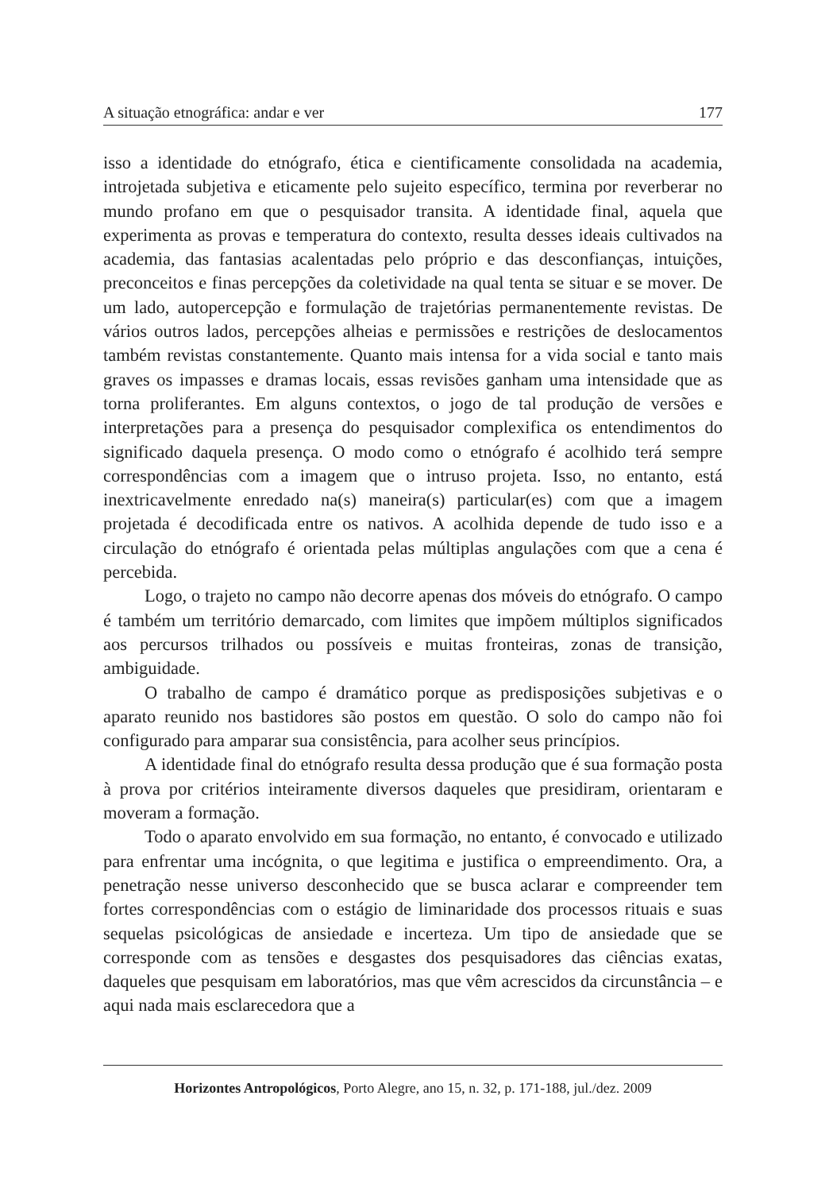A situação etnográfica: andar e ver 177
isso a identidade do etnógrafo, ética e cientificamente consolidada na academia, introjetada subjetiva e eticamente pelo sujeito específico, termina por reverberar no mundo profano em que o pesquisador transita. A identidade final, aquela que experimenta as provas e temperatura do contexto, resulta desses ideais cultivados na academia, das fantasias acalentadas pelo próprio e das desconfianças, intuições, preconceitos e finas percepções da coletividade na qual tenta se situar e se mover. De um lado, autopercepção e formulação de trajetórias permanentemente revistas. De vários outros lados, percepções alheias e permissões e restrições de deslocamentos também revistas constantemente. Quanto mais intensa for a vida social e tanto mais graves os impasses e dramas locais, essas revisões ganham uma intensidade que as torna proliferantes. Em alguns contextos, o jogo de tal produção de versões e interpretações para a presença do pesquisador complexifica os entendimentos do significado daquela presença. O modo como o etnógrafo é acolhido terá sempre correspondências com a imagem que o intruso projeta. Isso, no entanto, está inextricavelmente enredado na(s) maneira(s) particular(es) com que a imagem projetada é decodificada entre os nativos. A acolhida depende de tudo isso e a circulação do etnógrafo é orientada pelas múltiplas angulações com que a cena é percebida.
Logo, o trajeto no campo não decorre apenas dos móveis do etnógrafo. O campo é também um território demarcado, com limites que impõem múltiplos significados aos percursos trilhados ou possíveis e muitas fronteiras, zonas de transição, ambiguidade.
O trabalho de campo é dramático porque as predisposições subjetivas e o aparato reunido nos bastidores são postos em questão. O solo do campo não foi configurado para amparar sua consistência, para acolher seus princípios.
A identidade final do etnógrafo resulta dessa produção que é sua formação posta à prova por critérios inteiramente diversos daqueles que presidiram, orientaram e moveram a formação.
Todo o aparato envolvido em sua formação, no entanto, é convocado e utilizado para enfrentar uma incógnita, o que legitima e justifica o empreendimento. Ora, a penetração nesse universo desconhecido que se busca aclarar e compreender tem fortes correspondências com o estágio de liminaridade dos processos rituais e suas sequelas psicológicas de ansiedade e incerteza. Um tipo de ansiedade que se corresponde com as tensões e desgastes dos pesquisadores das ciências exatas, daqueles que pesquisam em laboratórios, mas que vêm acrescidos da circunstância – e aqui nada mais esclarecedora que a
Horizontes Antropológicos, Porto Alegre, ano 15, n. 32, p. 171-188, jul./dez. 2009